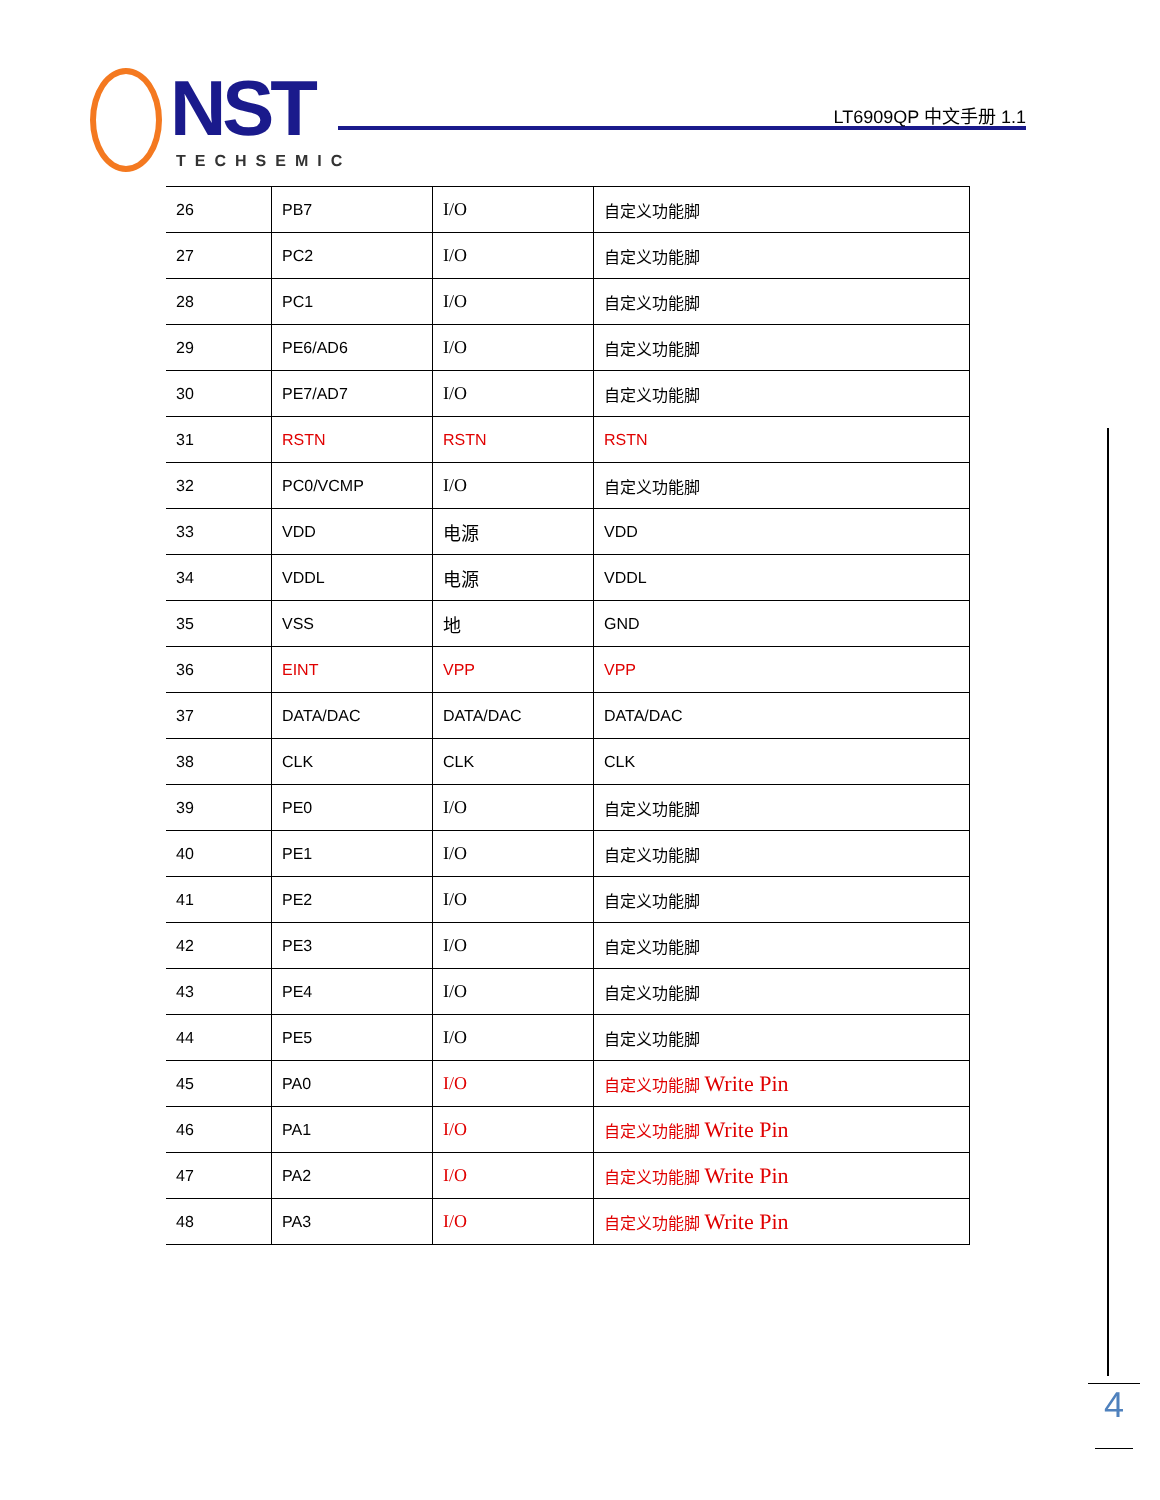NST
TECHSEMIC
LT6909QP 中文手册 1.1
| 26 | PB7 | I/O | 自定义功能脚 |
| 27 | PC2 | I/O | 自定义功能脚 |
| 28 | PC1 | I/O | 自定义功能脚 |
| 29 | PE6/AD6 | I/O | 自定义功能脚 |
| 30 | PE7/AD7 | I/O | 自定义功能脚 |
| 31 | RSTN | RSTN | RSTN |
| 32 | PC0/VCMP | I/O | 自定义功能脚 |
| 33 | VDD | 电源 | VDD |
| 34 | VDDL | 电源 | VDDL |
| 35 | VSS | 地 | GND |
| 36 | EINT | VPP | VPP |
| 37 | DATA/DAC | DATA/DAC | DATA/DAC |
| 38 | CLK | CLK | CLK |
| 39 | PE0 | I/O | 自定义功能脚 |
| 40 | PE1 | I/O | 自定义功能脚 |
| 41 | PE2 | I/O | 自定义功能脚 |
| 42 | PE3 | I/O | 自定义功能脚 |
| 43 | PE4 | I/O | 自定义功能脚 |
| 44 | PE5 | I/O | 自定义功能脚 |
| 45 | PA0 | I/O | 自定义功能脚 Write Pin |
| 46 | PA1 | I/O | 自定义功能脚 Write Pin |
| 47 | PA2 | I/O | 自定义功能脚 Write Pin |
| 48 | PA3 | I/O | 自定义功能脚 Write Pin |
4